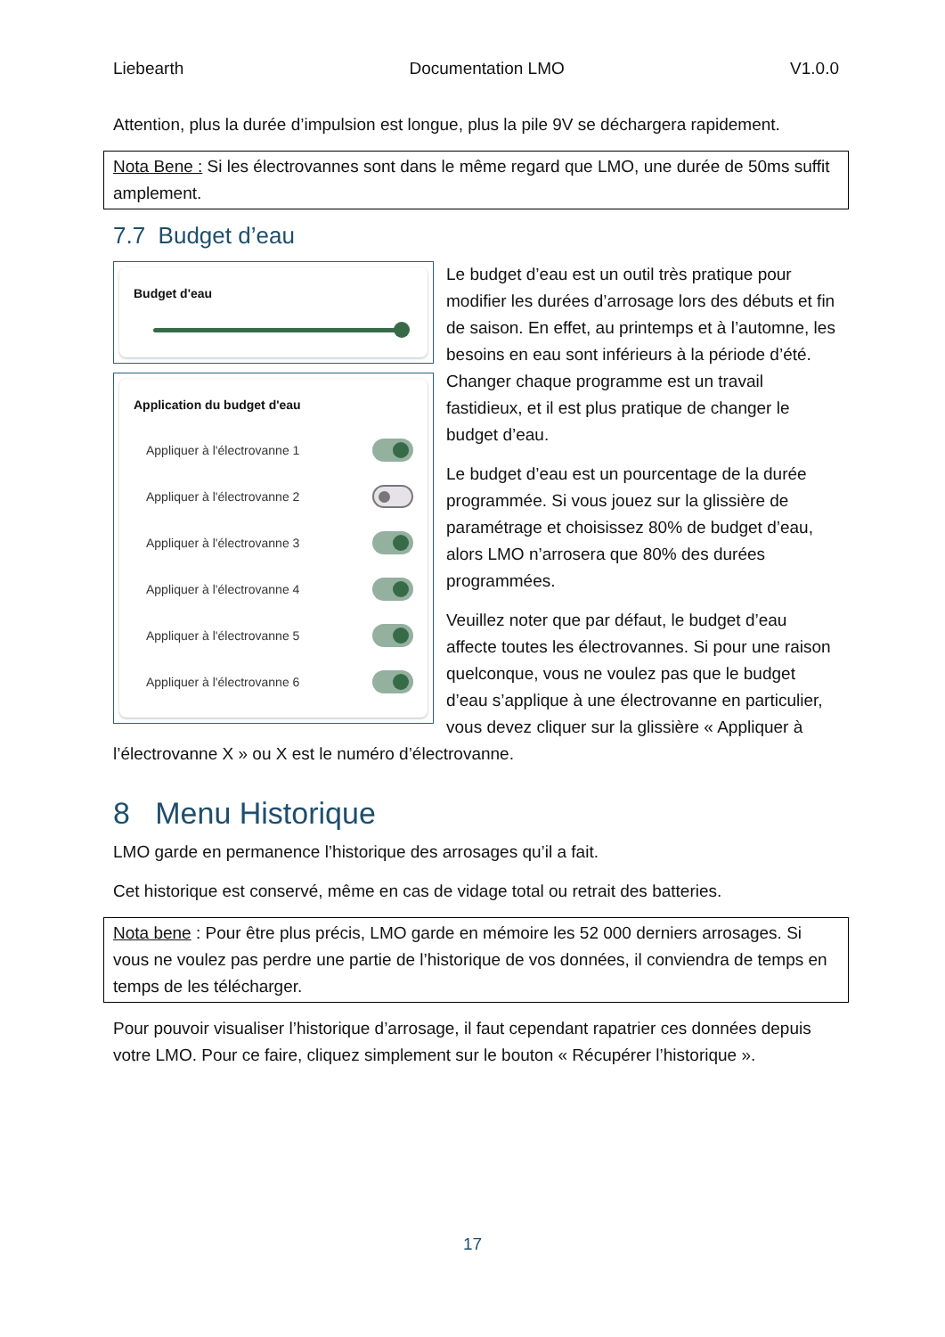Liebearth Documentation LMO V1.0.0
Attention, plus la durée d’impulsion est longue, plus la pile 9V se déchargera rapidement.
Nota Bene : Si les électrovannes sont dans le même regard que LMO, une durée de 50ms suffit amplement.
7.7 Budget d’eau
Budget d'eau
Application du budget d'eau
Appliquer à l'électrovanne 1
Appliquer à l'électrovanne 2
Appliquer à l'électrovanne 3
Appliquer à l'électrovanne 4
Appliquer à l'électrovanne 5
Appliquer à l'électrovanne 6
Le budget d’eau est un outil très pratique pour modifier les durées d’arrosage lors des débuts et fin de saison. En effet, au printemps et à l’automne, les besoins en eau sont inférieurs à la période d’été. Changer chaque programme est un travail fastidieux, et il est plus pratique de changer le budget d’eau.
Le budget d’eau est un pourcentage de la durée programmée. Si vous jouez sur la glissière de paramétrage et choisissez 80% de budget d’eau, alors LMO n’arrosera que 80% des durées programmées.
Veuillez noter que par défaut, le budget d’eau affecte toutes les électrovannes. Si pour une raison quelconque, vous ne voulez pas que le budget d’eau s’applique à une électrovanne en particulier, vous devez cliquer sur la glissière « Appliquer à l’électrovanne X » ou X est le numéro d’électrovanne.
8 Menu Historique
LMO garde en permanence l’historique des arrosages qu’il a fait.
Cet historique est conservé, même en cas de vidage total ou retrait des batteries.
Nota bene : Pour être plus précis, LMO garde en mémoire les 52 000 derniers arrosages. Si vous ne voulez pas perdre une partie de l’historique de vos données, il conviendra de temps en temps de les télécharger.
Pour pouvoir visualiser l’historique d’arrosage, il faut cependant rapatrier ces données depuis votre LMO. Pour ce faire, cliquez simplement sur le bouton « Récupérer l’historique ».
17